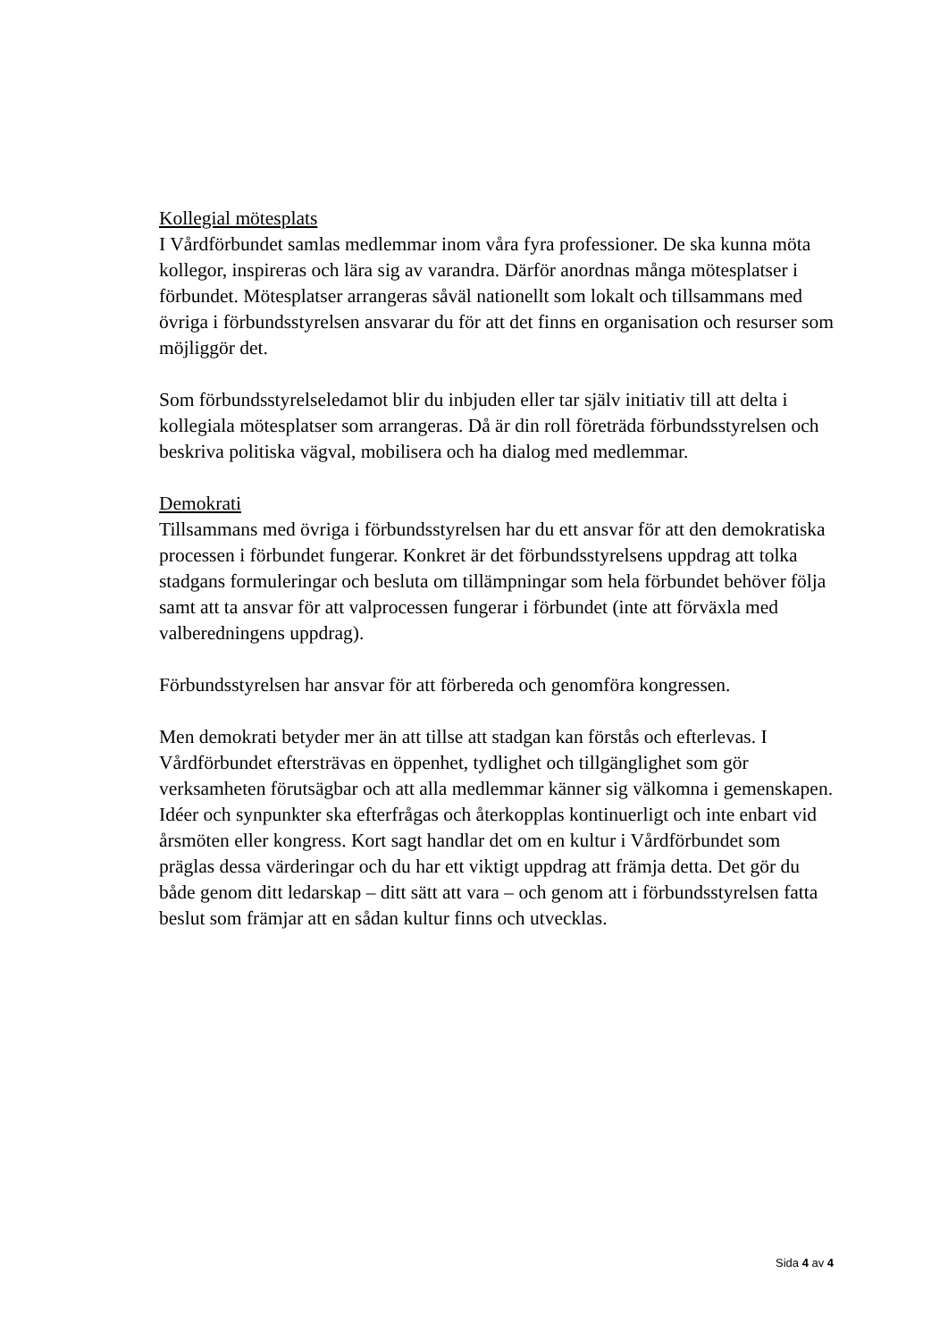Kollegial mötesplats
I Vårdförbundet samlas medlemmar inom våra fyra professioner. De ska kunna möta kollegor, inspireras och lära sig av varandra. Därför anordnas många mötesplatser i förbundet. Mötesplatser arrangeras såväl nationellt som lokalt och tillsammans med övriga i förbundsstyrelsen ansvarar du för att det finns en organisation och resurser som möjliggör det.
Som förbundsstyrelseledamot blir du inbjuden eller tar själv initiativ till att delta i kollegiala mötesplatser som arrangeras. Då är din roll företräda förbundsstyrelsen och beskriva politiska vägval, mobilisera och ha dialog med medlemmar.
Demokrati
Tillsammans med övriga i förbundsstyrelsen har du ett ansvar för att den demokratiska processen i förbundet fungerar. Konkret är det förbundsstyrelsens uppdrag att tolka stadgans formuleringar och besluta om tillämpningar som hela förbundet behöver följa samt att ta ansvar för att valprocessen fungerar i förbundet (inte att förväxla med valberedningens uppdrag).
Förbundsstyrelsen har ansvar för att förbereda och genomföra kongressen.
Men demokrati betyder mer än att tillse att stadgan kan förstås och efterlevas. I Vårdförbundet eftersträvas en öppenhet, tydlighet och tillgänglighet som gör verksamheten förutsägbar och att alla medlemmar känner sig välkomna i gemenskapen. Idéer och synpunkter ska efterfrågas och återkopplas kontinuerligt och inte enbart vid årsmöten eller kongress. Kort sagt handlar det om en kultur i Vårdförbundet som präglas dessa värderingar och du har ett viktigt uppdrag att främja detta. Det gör du både genom ditt ledarskap – ditt sätt att vara – och genom att i förbundsstyrelsen fatta beslut som främjar att en sådan kultur finns och utvecklas.
Sida 4 av 4